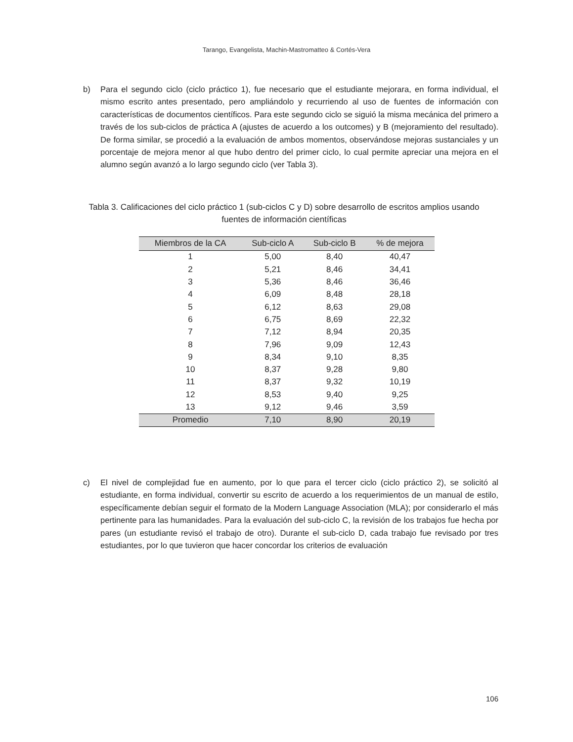Tarango, Evangelista, Machin-Mastromatteo & Cortés-Vera
b) Para el segundo ciclo (ciclo práctico 1), fue necesario que el estudiante mejorara, en forma individual, el mismo escrito antes presentado, pero ampliándolo y recurriendo al uso de fuentes de información con características de documentos científicos. Para este segundo ciclo se siguió la misma mecánica del primero a través de los sub-ciclos de práctica A (ajustes de acuerdo a los outcomes) y B (mejoramiento del resultado). De forma similar, se procedió a la evaluación de ambos momentos, observándose mejoras sustanciales y un porcentaje de mejora menor al que hubo dentro del primer ciclo, lo cual permite apreciar una mejora en el alumno según avanzó a lo largo segundo ciclo (ver Tabla 3).
Tabla 3. Calificaciones del ciclo práctico 1 (sub-ciclos C y D) sobre desarrollo de escritos amplios usando fuentes de información científicas
| Miembros de la CA | Sub-ciclo A | Sub-ciclo B | % de mejora |
| --- | --- | --- | --- |
| 1 | 5,00 | 8,40 | 40,47 |
| 2 | 5,21 | 8,46 | 34,41 |
| 3 | 5,36 | 8,46 | 36,46 |
| 4 | 6,09 | 8,48 | 28,18 |
| 5 | 6,12 | 8,63 | 29,08 |
| 6 | 6,75 | 8,69 | 22,32 |
| 7 | 7,12 | 8,94 | 20,35 |
| 8 | 7,96 | 9,09 | 12,43 |
| 9 | 8,34 | 9,10 | 8,35 |
| 10 | 8,37 | 9,28 | 9,80 |
| 11 | 8,37 | 9,32 | 10,19 |
| 12 | 8,53 | 9,40 | 9,25 |
| 13 | 9,12 | 9,46 | 3,59 |
| Promedio | 7,10 | 8,90 | 20,19 |
c) El nivel de complejidad fue en aumento, por lo que para el tercer ciclo (ciclo práctico 2), se solicitó al estudiante, en forma individual, convertir su escrito de acuerdo a los requerimientos de un manual de estilo, específicamente debían seguir el formato de la Modern Language Association (MLA); por considerarlo el más pertinente para las humanidades. Para la evaluación del sub-ciclo C, la revisión de los trabajos fue hecha por pares (un estudiante revisó el trabajo de otro). Durante el sub-ciclo D, cada trabajo fue revisado por tres estudiantes, por lo que tuvieron que hacer concordar los criterios de evaluación
106